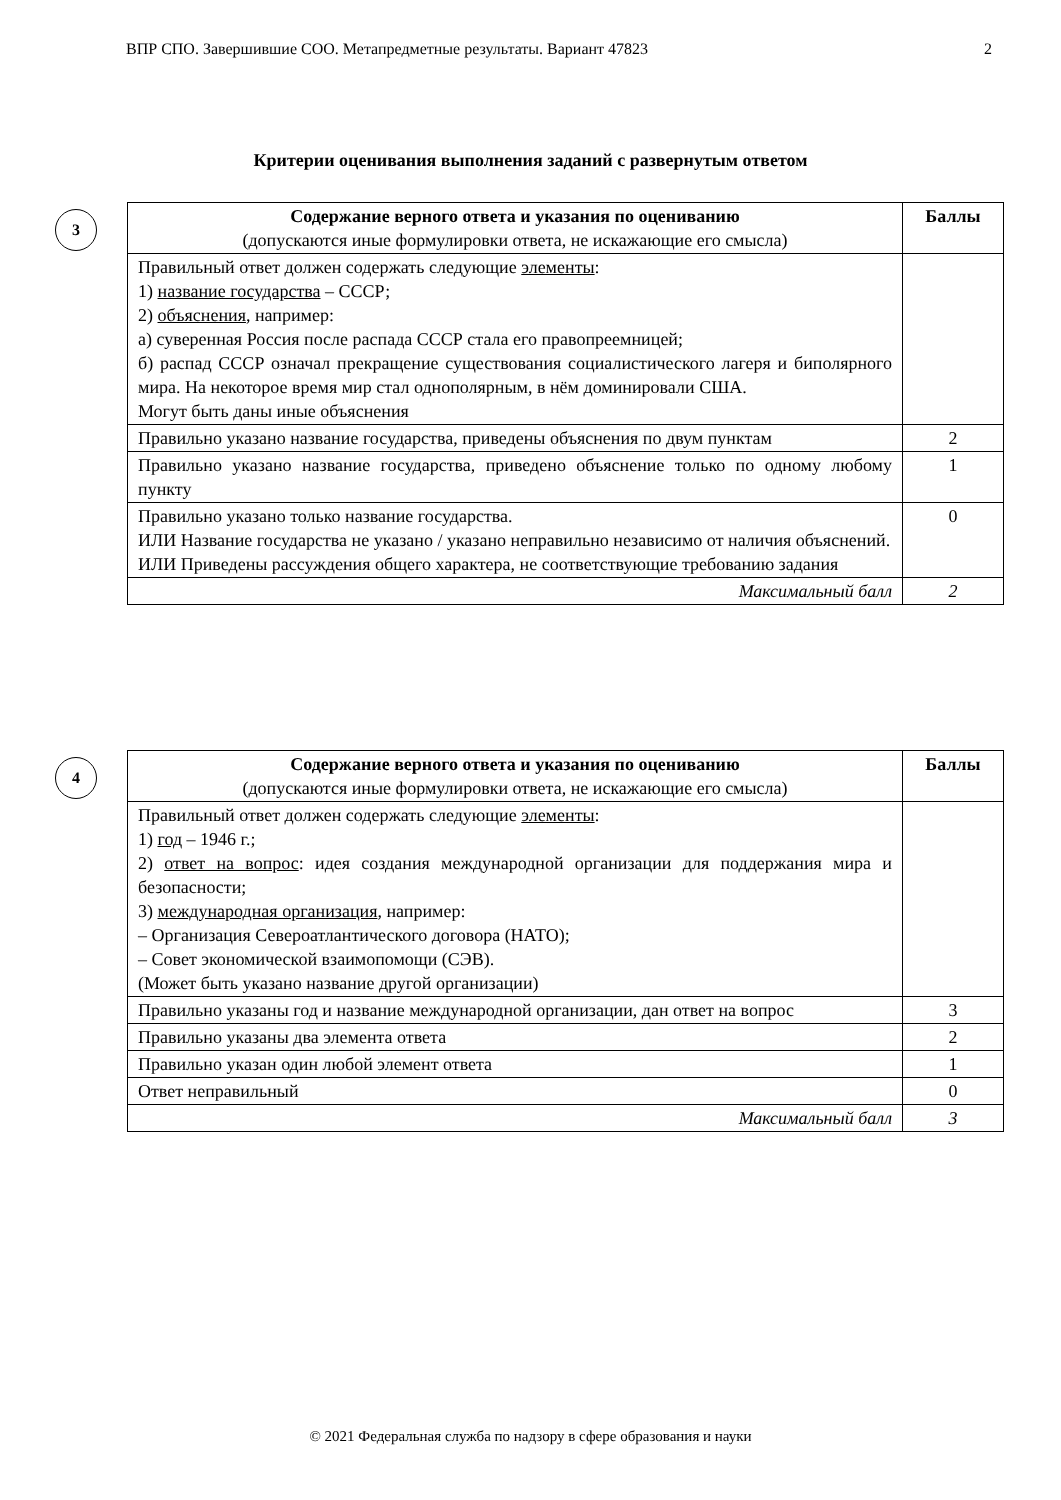ВПР СПО. Завершившие СОО. Метапредметные результаты. Вариант 47823 2
Критерии оценивания выполнения заданий с развернутым ответом
3
| Содержание верного ответа и указания по оцениванию (допускаются иные формулировки ответа, не искажающие его смысла) | Баллы |
| --- | --- |
| Правильный ответ должен содержать следующие элементы : 1) название государства – СССР; 2) объяснения , например: а) суверенная Россия после распада СССР стала его правопреемницей; б) распад СССР означал прекращение существования социалистического лагеря и биполярного мира. На некоторое время мир стал однополярным, в нём доминировали США. Могут быть даны иные объяснения | |
| Правильно указано название государства, приведены объяснения по двум пунктам | 2 |
| Правильно указано название государства, приведено объяснение только по одному любому пункту | 1 |
| Правильно указано только название государства. ИЛИ Название государства не указано / указано неправильно независимо от наличия объяснений. ИЛИ Приведены рассуждения общего характера, не соответствующие требованию задания | 0 |
| Максимальный балл | 2 |
4
| Содержание верного ответа и указания по оцениванию (допускаются иные формулировки ответа, не искажающие его смысла) | Баллы |
| --- | --- |
| Правильный ответ должен содержать следующие элементы : 1) год – 1946 г.; 2) ответ на вопрос : идея создания международной организации для поддержания мира и безопасности; 3) международная организация , например: – Организация Североатлантического договора (НАТО); – Совет экономической взаимопомощи (СЭВ). (Может быть указано название другой организации) | |
| Правильно указаны год и название международной организации, дан ответ на вопрос | 3 |
| Правильно указаны два элемента ответа | 2 |
| Правильно указан один любой элемент ответа | 1 |
| Ответ неправильный | 0 |
| Максимальный балл | 3 |
© 2021 Федеральная служба по надзору в сфере образования и науки